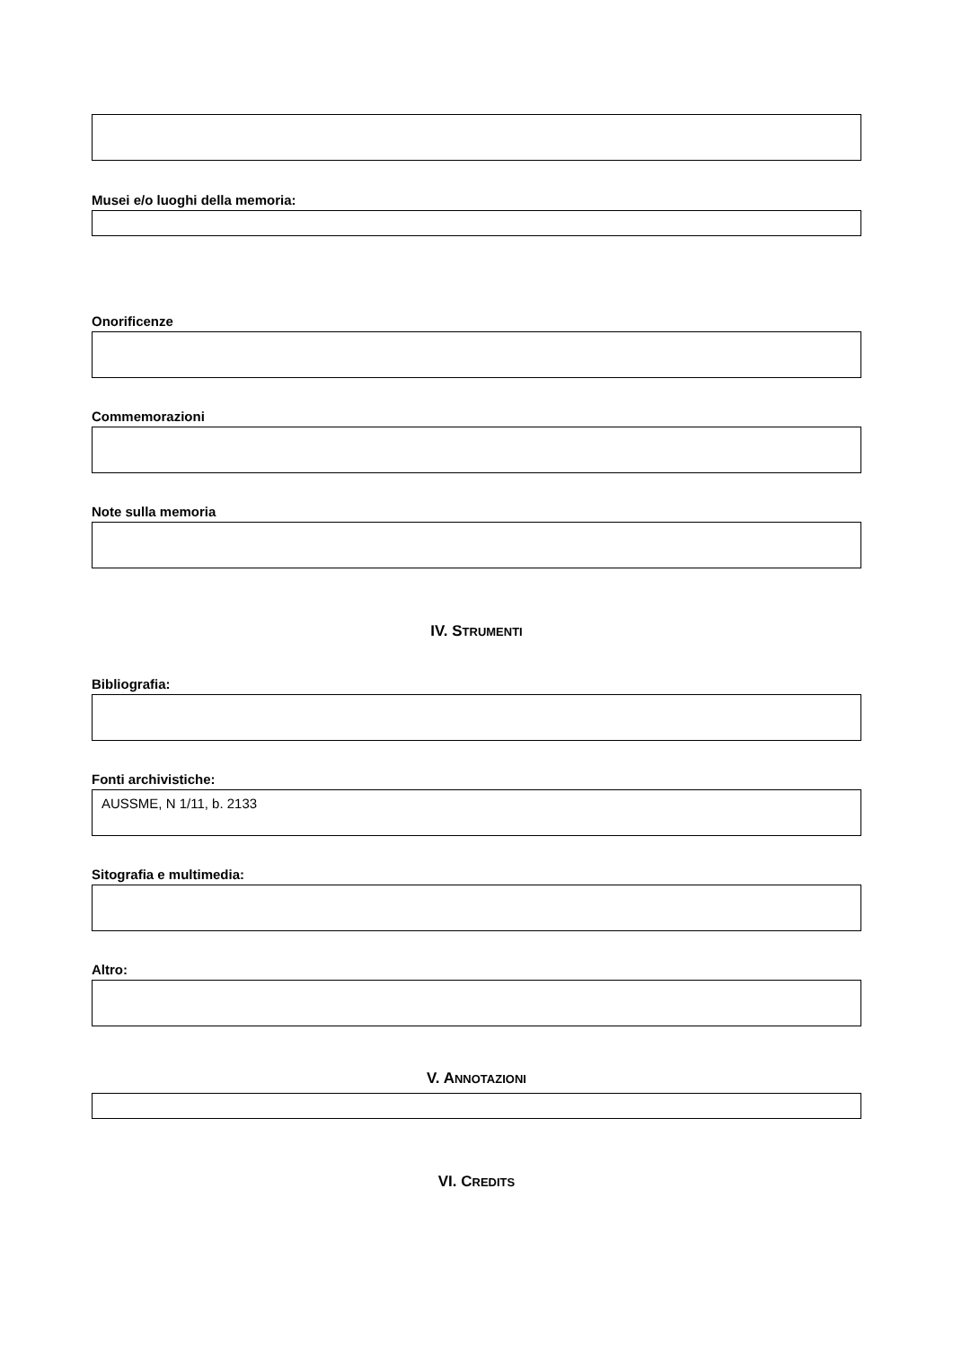Musei e/o luoghi della memoria:
Onorificenze
Commemorazioni
Note sulla memoria
IV. STRUMENTI
Bibliografia:
Fonti archivistiche:
AUSSME, N 1/11, b. 2133
Sitografia e multimedia:
Altro:
V. ANNOTAZIONI
VI. CREDITS